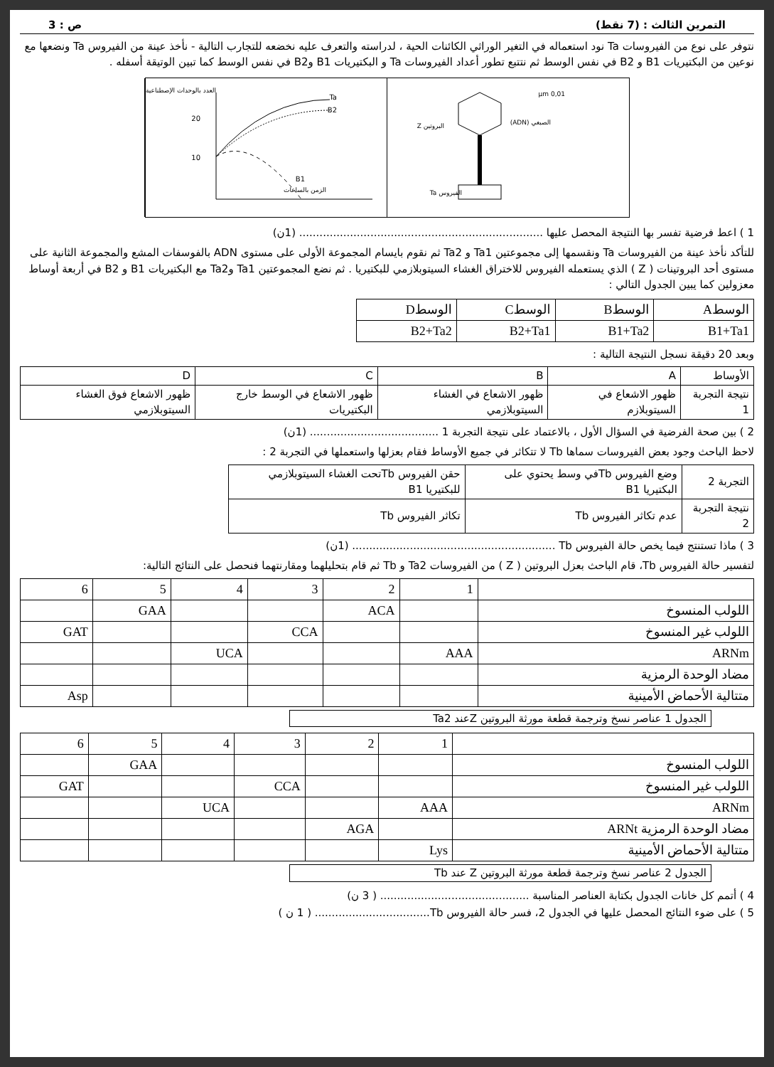التمرين الثالث : (7 نقط) ص : 3
نتوفر على نوع من الفيروسات Ta نود استعماله في التغير الوراثي الكائنات الحية ، لدراسته والتعرف عليه نخضعه للتجارب التالية - نأخذ عينة من الفيروس Ta ونضعها مع نوعين من البكتيريات B1 و B2 في نفس الوسط ثم نتتبع تطور أعداد الفيروسات Ta و البكتيريات B1 وB2 في نفس الوسط كما تبين الوتيقة أسفله .
0,01 µm
الصبغي (ADN)
البروتين Z
الفيروس Ta
العدد بالوحدات الإصطناعية
20
10
الزمن بالساعات
Ta
B2
B1
1 ) اعط فرضية تفسر بها النتيجة المحصل عليها ........................................................................ (1ن)
للتأكد نأخذ عينة من الفيروسات Ta ونقسمها إلى مجموعتين Ta1 و Ta2 ثم نقوم بايسام المجموعة الأولى على مستوى ADN بالفوسفات المشع والمجموعة الثانية على مستوى أحد البروتينات ( Z ) الذي يستعمله الفيروس للاختراق الغشاء السيتوبلازمي للبكتيريا . ثم نضع المجموعتين Ta1 وTa2 مع البكتيريات B1 و B2 في أربعة أوساط معزولين كما يبين الجدول التالي :
| الوسطA | الوسطB | الوسطC | الوسطD |
| B1+Ta1 | B1+Ta2 | B2+Ta1 | B2+Ta2 |
وبعد 20 دقيقة نسجل النتيجة التالية :
| الأوساط | A | B | C | D |
| نتيجة التجربة 1 | ظهور الاشعاع في السيتوبلازم | ظهور الاشعاع في الغشاء السيتوبلازمي | ظهور الاشعاع في الوسط خارج البكتيريات | ظهور الاشعاع فوق الغشاء السيتوبلازمي |
2 ) بين صحة الفرضية في السؤال الأول ، بالاعتماد على نتيجة التجربة 1 ...................................... (1ن)
لاحظ الباحث وجود بعض الفيروسات سماها Tb لا تتكاثر في جميع الأوساط فقام بعزلها واستعملها في التجربة 2 :
| التجربة 2 | وضع الفيروس Tbفي وسط يحتوي على البكتيريا B1 | حقن الفيروس Tbتحت الغشاء السيتوبلازمي للبكتيريا B1 |
| نتيجة التجربة 2 | عدم تكاثر الفيروس Tb | تكاثر الفيروس Tb |
3 ) ماذا تستنتج فيما يخص حالة الفيروس Tb ............................................................ (1ن)
لتفسير حالة الفيروس Tb، قام الباحث بعزل البروتين ( Z ) من الفيروسات Ta2 و Tb ثم قام بتحليلهما ومقارنتهما فنحصل على النتائج التالية:
| | 1 | 2 | 3 | 4 | 5 | 6 |
| اللولب المنسوخ | | ACA | | | GAA | |
| اللولب غير المنسوخ | | | CCA | | | GAT |
| ARNm | AAA | | | UCA | | |
| مضاد الوحدة الرمزية | | | | | | |
| متتالية الأحماض الأمينية | | | | | | Asp |
الجدول 1 عناصر نسخ وترجمة قطعة مورثة البروتين Zعند Ta2
| | 1 | 2 | 3 | 4 | 5 | 6 |
| اللولب المنسوخ | | | | | GAA | |
| اللولب غير المنسوخ | | | CCA | | | GAT |
| ARNm | AAA | | | UCA | | |
| مضاد الوحدة الرمزية ARNt | | AGA | | | | |
| متتالية الأحماض الأمينية | Lys | | | | | |
الجدول 2 عناصر نسخ وترجمة قطعة مورثة البروتين Z عند Tb
4 ) أتمم كل خانات الجدول بكتابة العناصر المناسبة ............................................ ( 3 ن)
5 ) على ضوء النتائج المحصل عليها في الجدول 2، فسر حالة الفيروس Tb.................................. ( 1 ن )